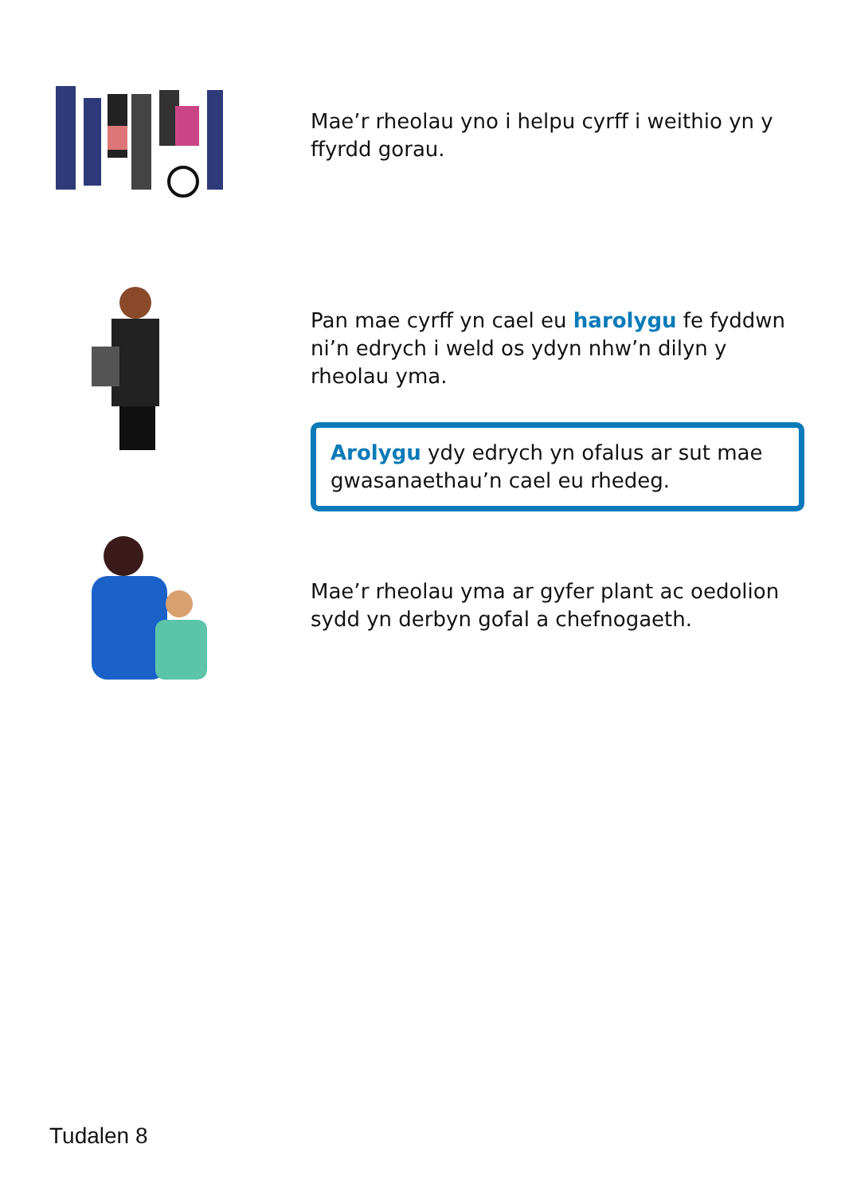Mae’r rheolau yno i helpu cyrff i weithio yn y ffyrdd gorau.
Pan mae cyrff yn cael eu harolygu fe fyddwn ni’n edrych i weld os ydyn nhw’n dilyn y rheolau yma.
Arolygu ydy edrych yn ofalus ar sut mae gwasanaethau’n cael eu rhedeg.
Mae’r rheolau yma ar gyfer plant ac oedolion sydd yn derbyn gofal a chefnogaeth.
Tudalen 8